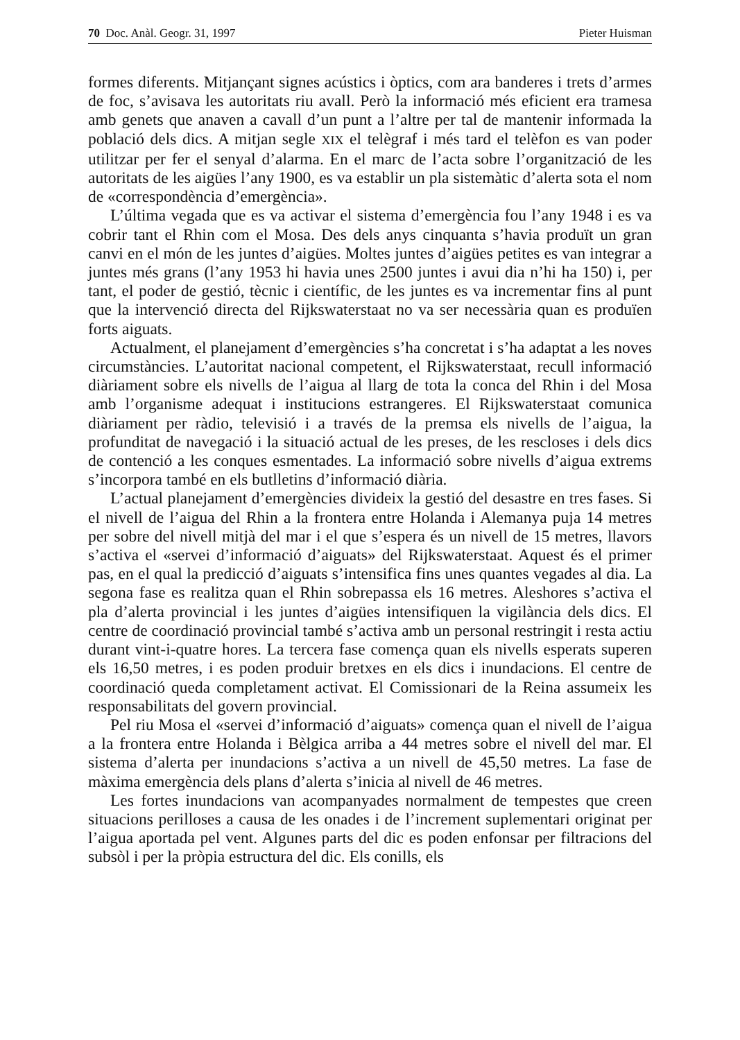70 Doc. Anàl. Geogr. 31, 1997 Pieter Huisman
formes diferents. Mitjançant signes acústics i òptics, com ara banderes i trets d’armes de foc, s’avisava les autoritats riu avall. Però la informació més eficient era tramesa amb genets que anaven a cavall d’un punt a l’altre per tal de mantenir informada la població dels dics. A mitjan segle XIX el telègraf i més tard el telèfon es van poder utilitzar per fer el senyal d’alarma. En el marc de l’acta sobre l’organització de les autoritats de les aigües l’any 1900, es va establir un pla sistemàtic d’alerta sota el nom de «correspondència d’emergència».
L’última vegada que es va activar el sistema d’emergència fou l’any 1948 i es va cobrir tant el Rhin com el Mosa. Des dels anys cinquanta s’havia produït un gran canvi en el món de les juntes d’aigües. Moltes juntes d’aigües petites es van integrar a juntes més grans (l’any 1953 hi havia unes 2500 juntes i avui dia n’hi ha 150) i, per tant, el poder de gestió, tècnic i científic, de les juntes es va incrementar fins al punt que la intervenció directa del Rijkswaterstaat no va ser necessària quan es produïen forts aiguats.
Actualment, el planejament d’emergències s’ha concretat i s’ha adaptat a les noves circumstàncies. L’autoritat nacional competent, el Rijkswaterstaat, recull informació diàriament sobre els nivells de l’aigua al llarg de tota la conca del Rhin i del Mosa amb l’organisme adequat i institucions estrangeres. El Rijkswaterstaat comunica diàriament per ràdio, televisió i a través de la premsa els nivells de l’aigua, la profunditat de navegació i la situació actual de les preses, de les rescloses i dels dics de contenció a les conques esmentades. La informació sobre nivells d’aigua extrems s’incorpora també en els butlletins d’informació diària.
L’actual planejament d’emergències divideix la gestió del desastre en tres fases. Si el nivell de l’aigua del Rhin a la frontera entre Holanda i Alemanya puja 14 metres per sobre del nivell mitjà del mar i el que s’espera és un nivell de 15 metres, llavors s’activa el «servei d’informació d’aiguats» del Rijkswaterstaat. Aquest és el primer pas, en el qual la predicció d’aiguats s’intensifica fins unes quantes vegades al dia. La segona fase es realitza quan el Rhin sobrepassa els 16 metres. Aleshores s’activa el pla d’alerta provincial i les juntes d’aigües intensifiquen la vigilància dels dics. El centre de coordinació provincial també s’activa amb un personal restringit i resta actiu durant vint-i-quatre hores. La tercera fase comença quan els nivells esperats superen els 16,50 metres, i es poden produir bretxes en els dics i inundacions. El centre de coordinació queda completament activat. El Comissionari de la Reina assumeix les responsabilitats del govern provincial.
Pel riu Mosa el «servei d’informació d’aiguats» comença quan el nivell de l’aigua a la frontera entre Holanda i Bèlgica arriba a 44 metres sobre el nivell del mar. El sistema d’alerta per inundacions s’activa a un nivell de 45,50 metres. La fase de màxima emergència dels plans d’alerta s’inicia al nivell de 46 metres.
Les fortes inundacions van acompanyades normalment de tempestes que creen situacions perilloses a causa de les onades i de l’increment suplementari originat per l’aigua aportada pel vent. Algunes parts del dic es poden enfonsar per filtracions del subsòl i per la pròpia estructura del dic. Els conills, els